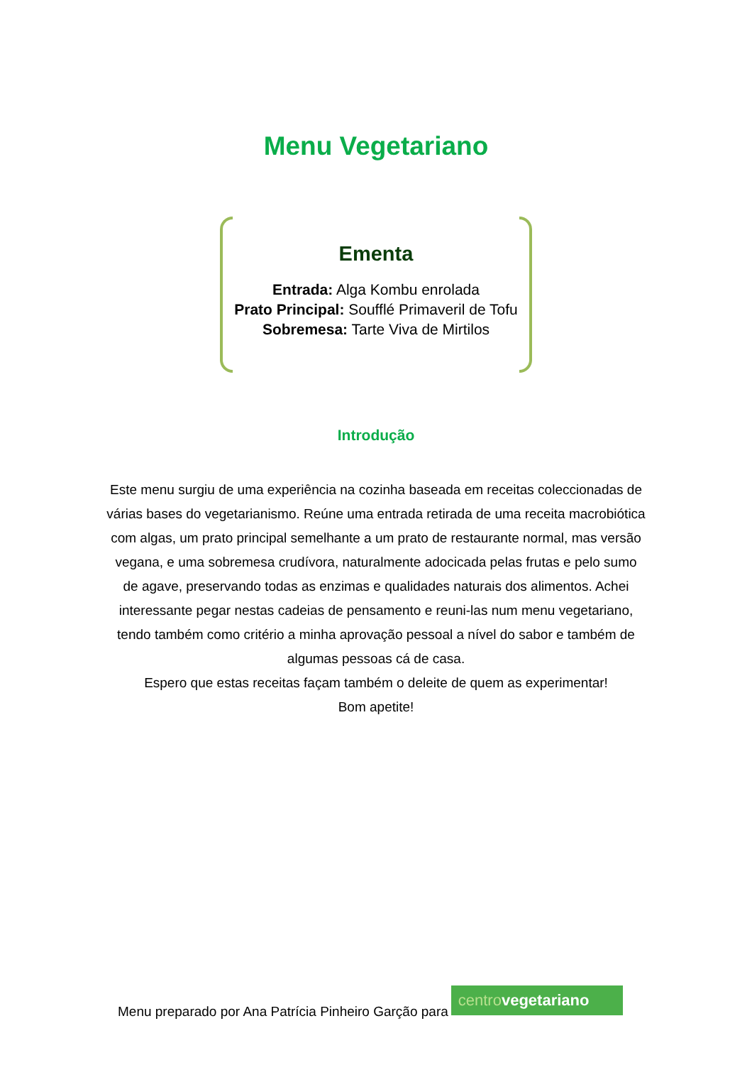Menu Vegetariano
Ementa
Entrada: Alga Kombu enrolada
Prato Principal: Soufflé Primaveril de Tofu
Sobremesa: Tarte Viva de Mirtilos
Introdução
Este menu surgiu de uma experiência na cozinha baseada em receitas coleccionadas de várias bases do vegetarianismo. Reúne uma entrada retirada de uma receita macrobiótica com algas, um prato principal semelhante a um prato de restaurante normal, mas versão vegana, e uma sobremesa crudívora, naturalmente adocicada pelas frutas e pelo sumo de agave, preservando todas as enzimas e qualidades naturais dos alimentos. Achei interessante pegar nestas cadeias de pensamento e reuni-las num menu vegetariano, tendo também como critério a minha aprovação pessoal a nível do sabor e também de algumas pessoas cá de casa.
Espero que estas receitas façam também o deleite de quem as experimentar!
Bom apetite!
Menu preparado por Ana Patrícia Pinheiro Garção para
centro vegetariano